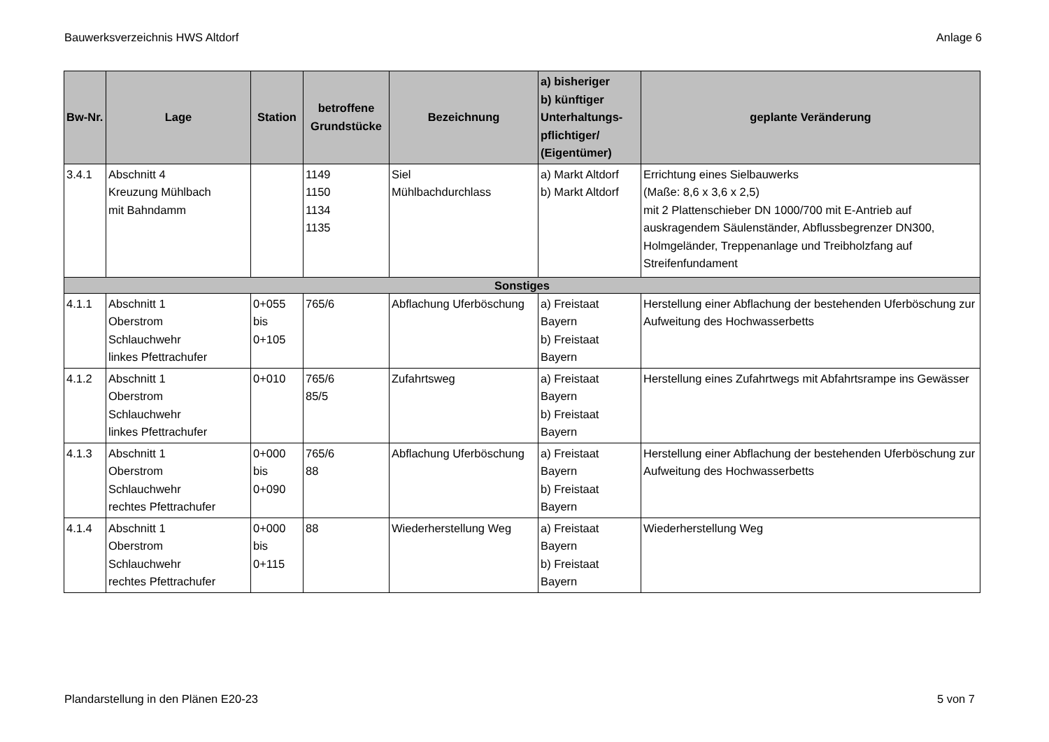Bauwerksverzeichnis HWS Altdorf Anlage 6
| Bw-Nr. | Lage | Station | betroffene Grundstücke | Bezeichnung | a) bisheriger b) künftiger Unterhaltungs- pflichtiger/ (Eigentümer) | geplante Veränderung |
| --- | --- | --- | --- | --- | --- | --- |
| 3.4.1 | Abschnitt 4 Kreuzung Mühlbach mit Bahndamm | | 1149 1150 1134 1135 | Siel Mühlbachdurchlass | a) Markt Altdorf b) Markt Altdorf | Errichtung eines Sielbauwerks (Maße: 8,6 x 3,6 x 2,5) mit 2 Plattenschieber DN 1000/700 mit E-Antrieb auf auskragendem Säulenständer, Abflussbegrenzer DN300, Holmgeländer, Treppenanlage und Treibholzfang auf Streifenfundament |
| Sonstiges | | | | | | |
| 4.1.1 | Abschnitt 1 Oberstrom Schlauchwehr linkes Pfettrachufer | 0+055 bis 0+105 | 765/6 | Abflachung Uferböschung | a) Freistaat Bayern b) Freistaat Bayern | Herstellung einer Abflachung der bestehenden Uferböschung zur Aufweitung des Hochwasserbetts |
| 4.1.2 | Abschnitt 1 Oberstrom Schlauchwehr linkes Pfettrachufer | 0+010 | 765/6 85/5 | Zufahrtsweg | a) Freistaat Bayern b) Freistaat Bayern | Herstellung eines Zufahrtwegs mit Abfahrtsrampe ins Gewässer |
| 4.1.3 | Abschnitt 1 Oberstrom Schlauchwehr rechtes Pfettrachufer | 0+000 bis 0+090 | 765/6 88 | Abflachung Uferböschung | a) Freistaat Bayern b) Freistaat Bayern | Herstellung einer Abflachung der bestehenden Uferböschung zur Aufweitung des Hochwasserbetts |
| 4.1.4 | Abschnitt 1 Oberstrom Schlauchwehr rechtes Pfettrachufer | 0+000 bis 0+115 | 88 | Wiederherstellung Weg | a) Freistaat Bayern b) Freistaat Bayern | Wiederherstellung Weg |
Plandarstellung in den Plänen E20-23 5 von 7